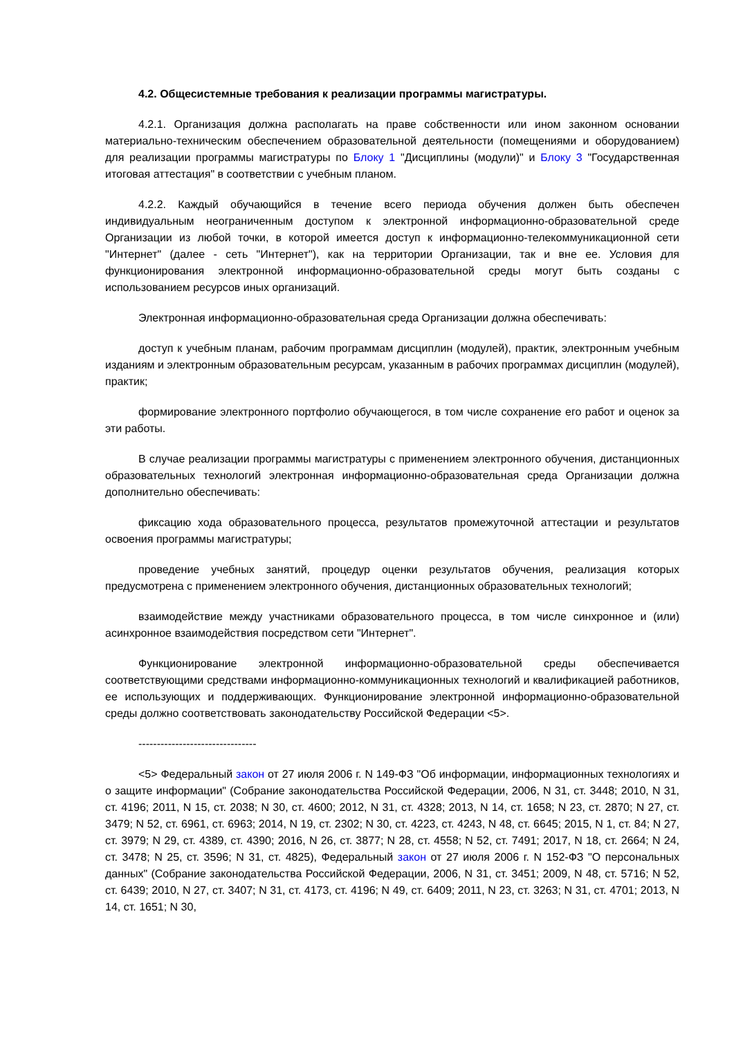4.2. Общесистемные требования к реализации программы магистратуры.
4.2.1. Организация должна располагать на праве собственности или ином законном основании материально-техническим обеспечением образовательной деятельности (помещениями и оборудованием) для реализации программы магистратуры по Блоку 1 "Дисциплины (модули)" и Блоку 3 "Государственная итоговая аттестация" в соответствии с учебным планом.
4.2.2. Каждый обучающийся в течение всего периода обучения должен быть обеспечен индивидуальным неограниченным доступом к электронной информационно-образовательной среде Организации из любой точки, в которой имеется доступ к информационно-телекоммуникационной сети "Интернет" (далее - сеть "Интернет"), как на территории Организации, так и вне ее. Условия для функционирования электронной информационно-образовательной среды могут быть созданы с использованием ресурсов иных организаций.
Электронная информационно-образовательная среда Организации должна обеспечивать:
доступ к учебным планам, рабочим программам дисциплин (модулей), практик, электронным учебным изданиям и электронным образовательным ресурсам, указанным в рабочих программах дисциплин (модулей), практик;
формирование электронного портфолио обучающегося, в том числе сохранение его работ и оценок за эти работы.
В случае реализации программы магистратуры с применением электронного обучения, дистанционных образовательных технологий электронная информационно-образовательная среда Организации должна дополнительно обеспечивать:
фиксацию хода образовательного процесса, результатов промежуточной аттестации и результатов освоения программы магистратуры;
проведение учебных занятий, процедур оценки результатов обучения, реализация которых предусмотрена с применением электронного обучения, дистанционных образовательных технологий;
взаимодействие между участниками образовательного процесса, в том числе синхронное и (или) асинхронное взаимодействия посредством сети "Интернет".
Функционирование электронной информационно-образовательной среды обеспечивается соответствующими средствами информационно-коммуникационных технологий и квалификацией работников, ее использующих и поддерживающих. Функционирование электронной информационно-образовательной среды должно соответствовать законодательству Российской Федерации <5>.
--------------------------------
<5> Федеральный закон от 27 июля 2006 г. N 149-ФЗ "Об информации, информационных технологиях и о защите информации" (Собрание законодательства Российской Федерации, 2006, N 31, ст. 3448; 2010, N 31, ст. 4196; 2011, N 15, ст. 2038; N 30, ст. 4600; 2012, N 31, ст. 4328; 2013, N 14, ст. 1658; N 23, ст. 2870; N 27, ст. 3479; N 52, ст. 6961, ст. 6963; 2014, N 19, ст. 2302; N 30, ст. 4223, ст. 4243, N 48, ст. 6645; 2015, N 1, ст. 84; N 27, ст. 3979; N 29, ст. 4389, ст. 4390; 2016, N 26, ст. 3877; N 28, ст. 4558; N 52, ст. 7491; 2017, N 18, ст. 2664; N 24, ст. 3478; N 25, ст. 3596; N 31, ст. 4825), Федеральный закон от 27 июля 2006 г. N 152-ФЗ "О персональных данных" (Собрание законодательства Российской Федерации, 2006, N 31, ст. 3451; 2009, N 48, ст. 5716; N 52, ст. 6439; 2010, N 27, ст. 3407; N 31, ст. 4173, ст. 4196; N 49, ст. 6409; 2011, N 23, ст. 3263; N 31, ст. 4701; 2013, N 14, ст. 1651; N 30,